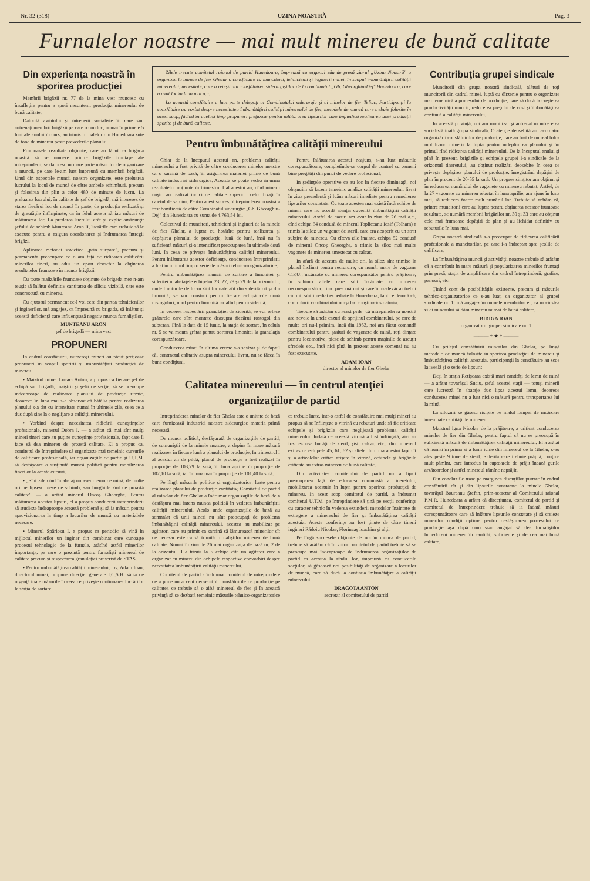Nr. 32 (318) UZINA NOASTRĂ Pag. 3
Furnalelor noastre — mai mult minereu de bună calitate
Din experienţa noastră în sporirea producţiei
Membrii brigăzii nr. 77 de la mina vest muncesc cu însufleţire pentru a spori necontenit producţia minereului de bună calitate.
Datorită avîntului şi întrecerii socialiste în care sînt antrenaţi membrii brigăzii pe care o conduc, numai în primele 5 luni ale anului în curs, au trimis furnalelor din Hunedoara sute de tone de minereu peste prevederile planului.
Frumoasele rezultate obţinute, care au făcut ca brigada noastră să se numere printre brigăzile fruntaşe ale întreprinderii, se datoresc în mare parte măsurilor de organizare a muncii, pe care le-am luat împreună cu membrii brigăzii. Unul din aspectele muncii noastre organizate, este preluarea lucrului la locul de muncă de către ambele schimburi, precum şi folosirea din plin a celor 480 de minute de lucru. La preluarea lucrului, în calitate de şef de brigadă, mă interesez de starea fiecărui loc de muncă în parte, de producţia realizată şi de greutăţile întîmpinate, ca în felul acesta să iau măsuri de înlăturarea lor. La predarea lucrului arăt şi explic amănunţit şefului de schimb Munteanu Aron II, lucrările care trebuie să le execute pentru a asigura coordonarea şi îndrumarea întregii brigăzi.
Aplicarea metodei sovietice „prin surpare", precum şi permanenta preocupare ce o am faţă de ridicarea calificării minerilor tineri, au adus un aport deosebit la obţinerea rezultatelor frumoase în munca brigăzii.
Cu toate realizările frumoase obţinute de brigada mea n-am reuşit să înlătur definitiv cantitatea de siliciu vizibilă, care este concrescută cu minereu.
Cu ajutorul permanent ce-l voi cere din partea tehnicienilor şi inginerilor, mă angajez, ca împreună cu brigada, să înlătur şi această deficienţă care influenţează negativ munca furnaliştilor.
MUNTEANU ARON
şef de brigadă — mina vest
PROPUNERI
In cadrul consfătuirii, numeroşi mineri au făcut preţioase propuneri în scopul sporirii şi îmbunătăţirii producţiei de minereu.
• Maistrul miner Lucaci Anton, a propus ca fiecare şef de echipă sau brigadă, maiştrii şi şefii de secţie, să se preocupe îndeaproape de realizarea planului de producţie ritmic, deoarece în luna mai s-a observat că bătălia pentru realizarea planului s-a dat cu intensitate numai în ultimele zile, ceea ce a dus după sine la o neglijare a calităţii minereului.
• Vorbind despre necesitatea ridicării cunoştinţelor profesionale, minerul Dobra I. — a arătat că mai sînt mulţi mineri tineri care au puţine cunoştinţe profesionale, fapt care îi face să dea minereu de proastă calitate. El a propus ca, comitetul de întreprindere să organizeze mai temeinic cursurile de calificare profesională, iar organizaţiile de partid şi U.T.M. să desfăşoare o susţinută muncă politică pentru mobilizarea tinerilor la aceste cursuri.
• „Sînt zile cînd în abataj nu avem lemn de mină, de multe ori ne lipsesc piese de schimb, sau burghiile sînt de proastă calitate" — a arătat minerul Oncoş Gheorghe. Pentru înlăturarea acestor lipsuri, el a propus conducerii întreprinderii să studieze îndeaproape această problemă şi să ia măsuri pentru aprovizionarea la timp a locurilor de muncă cu materialele necesare.
• Minerul Spăriosu I. a propus ca periodic să vină în mijlocul minerilor un inginer din combinat care cunoaşte procesul tehnologic de la furnale, arătînd astfel minerilor importanţa, pe care o prezintă pentru furnalişti minereul de calitate precum şi respectarea granulaţiei prescrisă de STAS.
• Pentru îmbunătăţirea calităţii minereului, tov. Adam Ioan, directorul minei, propune direcţiei generale I.C.S.H. să ia de urgenţă toate măsurile în ceea ce priveşte continuarea lucrărilor la staţia de sortare
Zilele trecute comitetul raional de partid Hunedoara, împreună cu organul său de presă ziarul „Uzina Noastră" a organizat la minele de fier Ghelar o consfătuire cu muncitorii, tehnicienii şi inginerii minei, în scopul îmbunătăţirii calităţii minereului, necesitate, care a reieşit din consfătuirea siderurgiştilor de la combinatul „Gh. Gheorghiu-Dej" Hunedoara, care a avut loc în luna mai a.c.
La această consfătuire a luat parte delegaţi ai Combinatului siderurgic şi ai minelor de fier Teliuc. Participanţii la consfătuire au vorbit despre necesitatea îmbunătăţirii calităţii minereului de fier, metodele de muncă care trebuie folosite în acest scop, făcînd în acelaşi timp propuneri preţioase pentru înlăturarea lipsurilor care împiedică realizarea unei producţii sporite şi de bună calitate.
Pentru îmbunătăţirea calităţii minereului
Chiar de la începutul acestui an, problema calităţii minereului a fost privită de către conducerea minelor noastre ca o sarcină de bază, în asigurarea materiei prime de bună calitate industriei siderurgice. Aceasta se poate vedea în urma rezultatelor obţinute în trimestrul I al acestui an, cînd minerii noştri au realizat indici de calitate superiori celor fixaţi în caietul de sarcini. Pentru acest succes, întreprinderea noastră a fost bonificată de către Combinatul siderurgic „Gh. Gheorghiu-Dej" din Hunedoara cu suma de 4.763,54 lei.
Colectivul de muncitori, tehnicieni şi ingineri de la minele de fier Ghelar, a luptat cu hotărîre pentru realizarea şi depăşirea planului de producţie, lună de lună, însă nu în suficientă măsură şi-a intensificat preocuparea în ultimele două luni, în ceea ce priveşte îmbunătăţirea calităţii minereului. Pentru înlăturarea acestor deficienţe, conducerea întreprinderii a luat în ultimul timp o serie de măsuri tehnico-organizatorice:
Pentru îmbunătăţirea muncii de sortare a limonitei şi sideritei în abatajele echipelor 23, 27, 28 şi 29 de la orizontul I, unde fronturile de lucru sînt formate atît din siderită cît şi din limonită, se vor construi pentru fiecare echipă cîte două rostogoluri; unul pentru limonită iar altul pentru siderită.
In vederea respectării granulaţiei de siderită, se vor reface grătarele care sînt montate deasupra fiecărui rostogol din subteran. Pînă la data de 15 iunie, la staţia de sortare, în celula nr. 5 se va monta grătar pentru sortarea limonitei la granulaţia corespunzătoare.
Conducerea minei în ultima vreme s-a sesizat şi de faptul că, contractul calitativ asupra minereului livrat, nu se făcea în bune condiţiuni.
Pentru înlăturarea acestui neajuns, s-au luat măsurile corespunzătoare, completîndu-se corpul de control cu oameni bine pregătiţi din punct de vedere profesional.
In şedinţele operative ce au loc în fiecare dimineaţă, noi obişnuim să facem temeinic analiza calităţii minereului, livrat în ziua precedentă şi luăm măsuri imediate pentru remedierea lipsurilor constatate. Cu toate acestea mai există încă echipe de mineri care nu acordă atenţia cuvenită îmbunătăţirii calităţii minereului. Astfel de cazuri am avut în ziua de 26 mai a.c., cînd echipa 64 condusă de minerul Topliceanu Iosif (Tolham) a trimis la siloz un vagonet de steril, care era acoperit cu un strat subţire de minereu. Cu cîteva zile înainte, echipa 52 condusă de minerul Oncoş Gheorghe, a trimis la siloz mai multe vagonete de minereu amestecat cu calcar.
In afară de aceasta de multe ori, la siloz sînt trimise la planul înclinat pentru reciuruire, un număr mare de vagoane C.F.U., încărcate cu minereu corespunzător pentru prăjitoare; în schimb altele care sînt încărcate cu minereu necorespunzător; fiind prea mărunt şi care într-adevăr ar trebui ciuruit, sînt imediat expediate la Hunedoara, fapt ce denotă că, controlorii combinatului nu-şi fac conştiincios datoria.
Trebuie să arătăm cu acest prilej că întreprinderea noastră are nevoie în unele cazuri de sprijinul combinatului, pe care de multe ori nu-l primim. Incă din 1953, noi am făcut comandă combinatului pentru şasiuri de vagonete de mină, roţi dinţate pentru locomotive, piese de schimb pentru maşinile de ascuţit sfredele etc., însă nici pînă în prezent aceste comenzi nu au fost executate.
ADAM IOAN
director al minelor de fier Ghelar
Calitatea minereului — în centrul atenţiei organizaţiilor de partid
Intreprinderea minelor de fier Ghelar este o unitate de bază care furnizează industriei noastre siderurgice materia primă necesară.
De munca politică, desfăşurată de organizaţiile de partid, de comuniştii de la minele noastre, a depins în mare măsură realizarea în fiecare lună a planului de producţie. In trimestrul I al acestui an de pildă, planul de producţie a fost realizat în proporţie de 103,79 la sută, în luna aprilie în proporţie de 102,10 la sută, iar în luna mai în proporţie de 101,40 la sută.
Pe lîngă măsurile politice şi organizatorice, luate pentru realizarea planului de producţie cantitativ, Comitetul de partid al minelor de fier Ghelar a îndrumat organizaţiile de bază de a desfăşura mai intens munca politică în vederea îmbunătăţirii calităţii minereului. Acolo unde organizaţiile de bază au semnalat că unii mineri nu sînt preocupaţi de problema îmbunătăţirii calităţii minereului, acestea au mobilizat pe agitatori care au primit ca sarcină să lămurească minerilor cît de necesar este ca să trimită furnaliştilor minereu de bună calitate. Numai în ziua de 26 mai organizaţia de bază nr. 2 de la orizontul II a trimis la 5 echipe cîte un agitator care a organizat cu minerii din echipele respective convorbiri despre necesitatea îmbunătăţirii calităţii minereului.
Comitetul de partid a îndrumat comitetul de întreprindere de a pune un accent deosebit în consfătuirile de producţie pe calitatea ce trebuie să o aibă minereul de fier şi în această privinţă să se dezbată temeinic măsurile tehnico-organizatorice ce trebuie luate. Intr-o astfel de consfătuire mai mulţi mineri au propus să se înfiinţeze o vitrină cu rebuturi unde să fie criticate echipele şi brigăzile care neglijează problema calităţii minereului. Indată ce această vitrină a fost înfiinţată, aici au fost expuse bucăţi de steril, şist, calcar, etc., din minereul extras de echipele 45, 61, 62 şi altele. In urma acestui fapt cît şi a articolelor critice afişate în vitrină, echipele şi brigăzile criticate au extras minereu de bună calitate.
Din activitatea comitetului de partid nu a lipsit preocuparea faţă de educarea comunistă a tineretului, mobilizarea acestuia în lupta pentru sporirea producţiei de minereu. In acest scop comitetul de partid, a îndrumat comitetul U.T.M. pe întreprindere să ţină pe secţii conferinţe cu caracter tehnic în vederea extinderii metodelor înaintate de extragere a minereului de fier şi îmbunătăţirea calităţii acestuia. Aceste conferinţe au fost ţinute de către tinerii ingineri Rădoiu Nicolae, Florincaş Ioachim şi alţii.
Pe lîngă succesele obţinute de noi în munca de partid, trebuie să arătăm că în viitor comitetul de partid trebuie să se preocupe mai îndeaproape de îndrumarea organizaţiilor de partid ca acestea la rîndul lor, împreună cu conducerile secţiilor, să găsească noi posibilităţi de organizare a locurilor de muncă, care să ducă la continua îmbunătăţire a calităţii minereului.
DRAGOTA ANTON
secretar al comitetului de partid
Contribuţia grupei sindicale
Muncitorii din grupa noastră sindicală, alături de toţi muncitorii din cadrul minei, luptă cu dîrzenie pentru o organizare mai temeinică a procesului de producţie, care să ducă la creşterea productivităţii muncii, reducerea preţului de cost şi îmbunătăţirea continuă a calităţii minereului.
In această privinţă, noi am mobilizat şi antrenat în întrecerea socialistă toată grupa sindicală. O atenţie deosebită am acordat-o organizării consfătuirilor de producţie, care au fost de un real folos mobilizînd minerii la lupta pentru îndeplinirea planului şi în primul rînd ridicarea calităţii minereului. De la începutul anului şi pînă în prezent, brigăzile şi echipele grupei I-a sindicale de la orizontul tineretului, au obţinut realizări deosebite în ceea ce priveşte depăşirea planului de producţie, înregistrînd depăşiri de plan în procent de 20-55 la sută. Un progres simţitor am obţinut şi în reducerea numărului de vagonete cu minereu rebutat. Astfel, de la 27 vagonete cu minereu rebutat în luna aprilie, am ajuns în luna mai, să reducem foarte mult numărul lor. Trebuie să arătăm că, printre muncitorii care au luptat pentru obţinerea acestor frumoase rezultate, se numără membrii brigăzilor nr. 30 şi 33 care au obţinut cele mai frumoase depăşiri de plan şi au lichidat definitiv cu rebuturile în luna mai.
Grupa noastră sindicală s-a preocupat de ridicarea calificării profesionale a muncitorilor, pe care i-a îndreptat spre şcolile de calificare.
La îmbunătăţirea muncii şi activităţii noastre trebuie să arătăm că a contribuit în mare măsură şi popularizarea minerilor fruntaşi prin presă, staţia de amplificare din cadrul întreprinderii, grafice, panouri, etc.
Ţinînd cont de posibilităţile existente, precum şi măsurile tehnico-organizatorice ce s-au luat, ca organizator al grupei sindicale nr. 1, mă angajez în numele membrilor ei, ca în cinstea zilei minerului să dăm minereu numai de bună calitate.
BIDIGA IOAN
organizatorul grupei sindicale nr. 1
——— * ★ * ———
Cu prilejul consfătuirii minerilor din Ghelar, pe lîngă metodele de muncă folosite în sporirea producţiei de minereu şi îmbunătăţirea calităţii acestuia, participanţii la consfătuire au scos la iveală şi o serie de lipsuri:
Deşi în staţia Retişoara există mari cantităţi de lemn de mină — a arătat tovarăşul Suciu, şeful acestei staţii — totuşi minerii care lucrează în abataje duc lipsa acestui lemn, deoarece conducerea minei nu a luat nici o măsură pentru transportarea lui la mină.
La silozuri se găsesc risipite pe malul rampei de încărcare însemnate cantităţi de minereu.
Maistrul Igna Nicolae de la prăjitoare, a criticat conducerea minelor de fier din Ghelar, pentru faptul că nu se preocupă în suficientă măsură de îmbunătăţirea calităţii minereului. El a arătat că numai în prima zi a lunii iunie din minereul de la Ghelar, s-au ales peste 9 tone de steril. Siderita care trebuie prăjită, conţine mult pămînt, care introdus în cuptoarele de prăjit îneacă gurile arzătoarelor şi astfel minereul rămîne neprăjit.
Din concluziile trase pe marginea discuţiilor purtate în cadrul consfătuirii cît şi din lipsurile constatate la minele Ghelar, tovarăşul Boureanu Ştefan, prim-secretar al Comitetului raional P.M.R. Hunedoara a arătat că direcţiunea, comitetul de partid şi comitetul de întreprindere trebuie să ia îndată măsuri corespunzătoare care să înlăture lipsurile constatate şi să creieze minerilor condiţii optime pentru desfăşurarea procesului de producţie aşa după cum s-au angajat să dea furnaliştilor hunedoreni minereu în cantităţi suficiente şi de cea mai bună calitate.